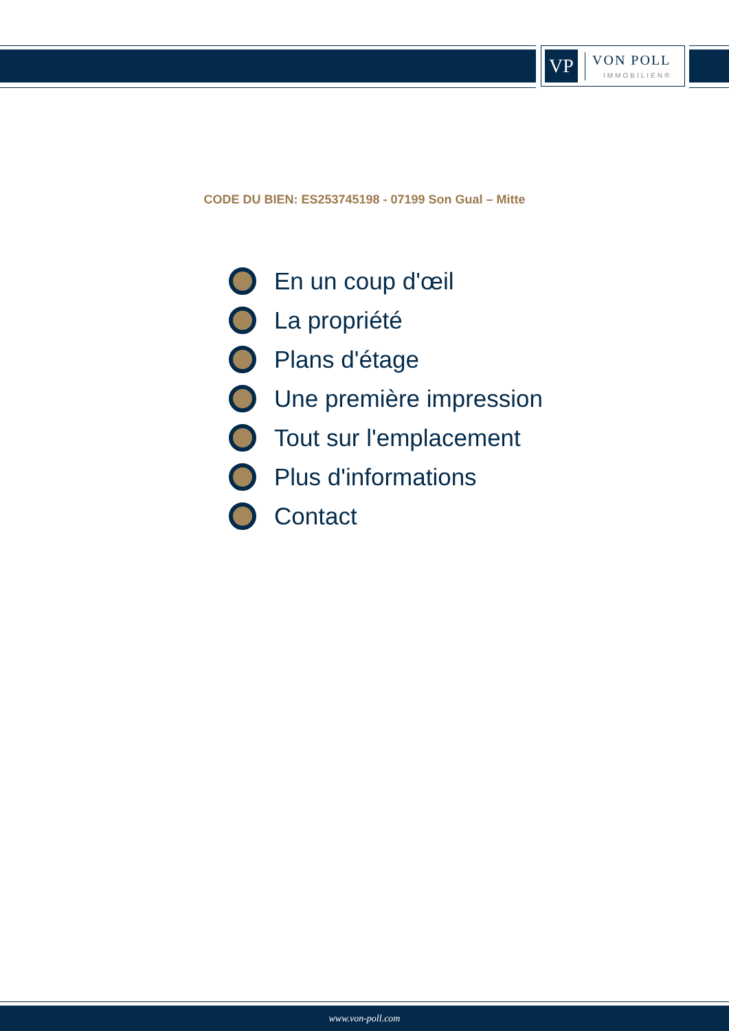VP
VON POLL
IMMOBILIEN®
CODE DU BIEN: ES253745198 - 07199 Son Gual – Mitte
En un coup d'œil
La propriété
Plans d'étage
Une première impression
Tout sur l'emplacement
Plus d'informations
Contact
www.von-poll.com